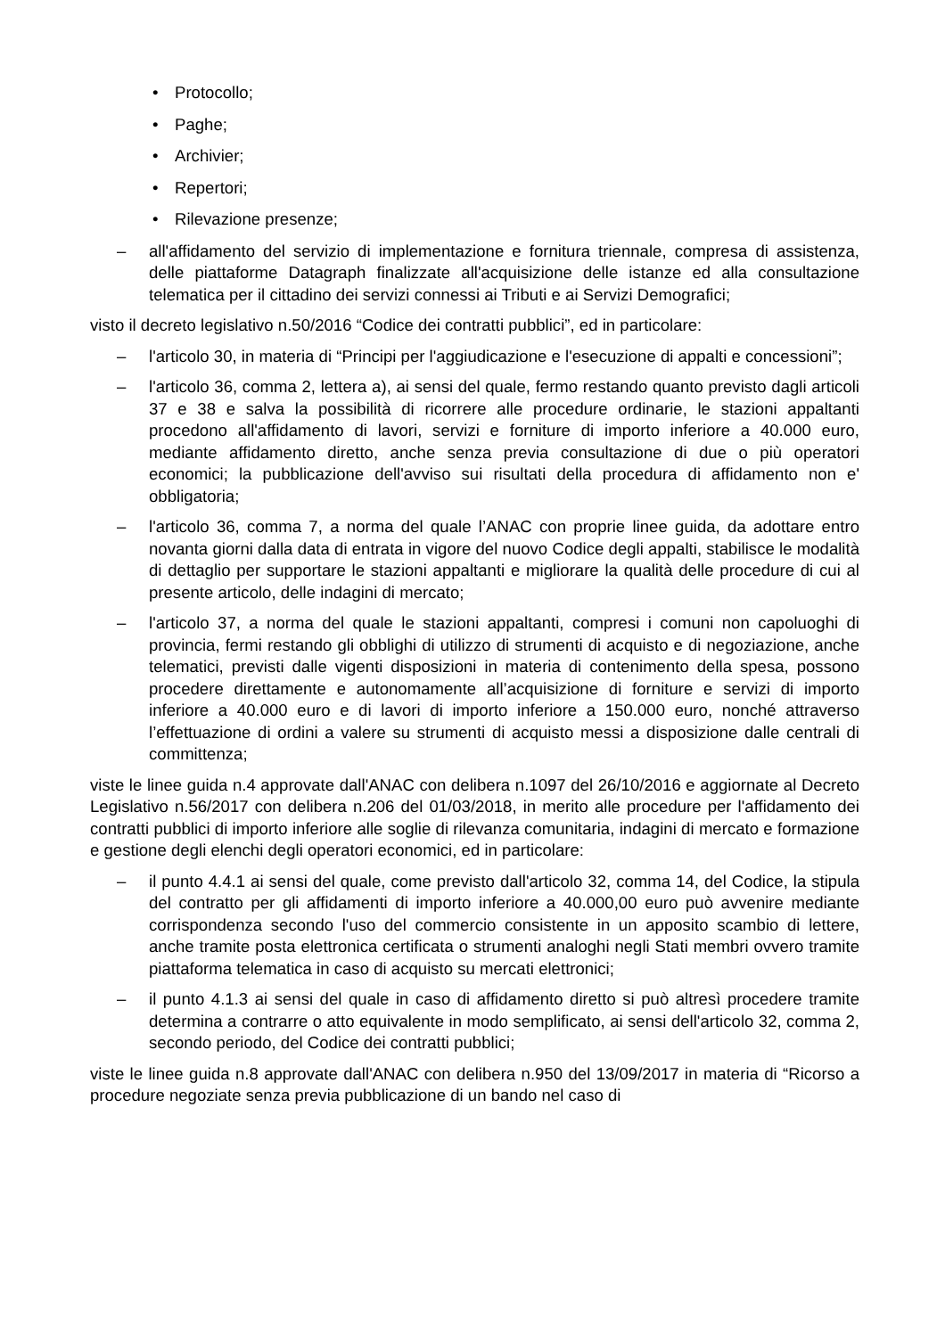• Protocollo;
• Paghe;
• Archivier;
• Repertori;
• Rilevazione presenze;
– all'affidamento del servizio di implementazione e fornitura triennale, compresa di assistenza, delle piattaforme Datagraph finalizzate all'acquisizione delle istanze ed alla consultazione telematica per il cittadino dei servizi connessi ai Tributi e ai Servizi Demografici;
visto il decreto legislativo n.50/2016 “Codice dei contratti pubblici”, ed in particolare:
– l'articolo 30, in materia di “Principi per l'aggiudicazione e l'esecuzione di appalti e concessioni”;
– l'articolo 36, comma 2, lettera a), ai sensi del quale, fermo restando quanto previsto dagli articoli 37 e 38 e salva la possibilità di ricorrere alle procedure ordinarie, le stazioni appaltanti procedono all'affidamento di lavori, servizi e forniture di importo inferiore a 40.000 euro, mediante affidamento diretto, anche senza previa consultazione di due o più operatori economici; la pubblicazione dell'avviso sui risultati della procedura di affidamento non e' obbligatoria;
– l'articolo 36, comma 7, a norma del quale l’ANAC con proprie linee guida, da adottare entro novanta giorni dalla data di entrata in vigore del nuovo Codice degli appalti, stabilisce le modalità di dettaglio per supportare le stazioni appaltanti e migliorare la qualità delle procedure di cui al presente articolo, delle indagini di mercato;
– l'articolo 37, a norma del quale le stazioni appaltanti, compresi i comuni non capoluoghi di provincia, fermi restando gli obblighi di utilizzo di strumenti di acquisto e di negoziazione, anche telematici, previsti dalle vigenti disposizioni in materia di contenimento della spesa, possono procedere direttamente e autonomamente all’acquisizione di forniture e servizi di importo inferiore a 40.000 euro e di lavori di importo inferiore a 150.000 euro, nonché attraverso l’effettuazione di ordini a valere su strumenti di acquisto messi a disposizione dalle centrali di committenza;
viste le linee guida n.4 approvate dall'ANAC con delibera n.1097 del 26/10/2016 e aggiornate al Decreto Legislativo n.56/2017 con delibera n.206 del 01/03/2018, in merito alle procedure per l'affidamento dei contratti pubblici di importo inferiore alle soglie di rilevanza comunitaria, indagini di mercato e formazione e gestione degli elenchi degli operatori economici, ed in particolare:
– il punto 4.4.1 ai sensi del quale, come previsto dall'articolo 32, comma 14, del Codice, la stipula del contratto per gli affidamenti di importo inferiore a 40.000,00 euro può avvenire mediante corrispondenza secondo l'uso del commercio consistente in un apposito scambio di lettere, anche tramite posta elettronica certificata o strumenti analoghi negli Stati membri ovvero tramite piattaforma telematica in caso di acquisto su mercati elettronici;
– il punto 4.1.3 ai sensi del quale in caso di affidamento diretto si può altresì procedere tramite determina a contrarre o atto equivalente in modo semplificato, ai sensi dell'articolo 32, comma 2, secondo periodo, del Codice dei contratti pubblici;
viste le linee guida n.8 approvate dall'ANAC con delibera n.950 del 13/09/2017 in materia di “Ricorso a procedure negoziate senza previa pubblicazione di un bando nel caso di